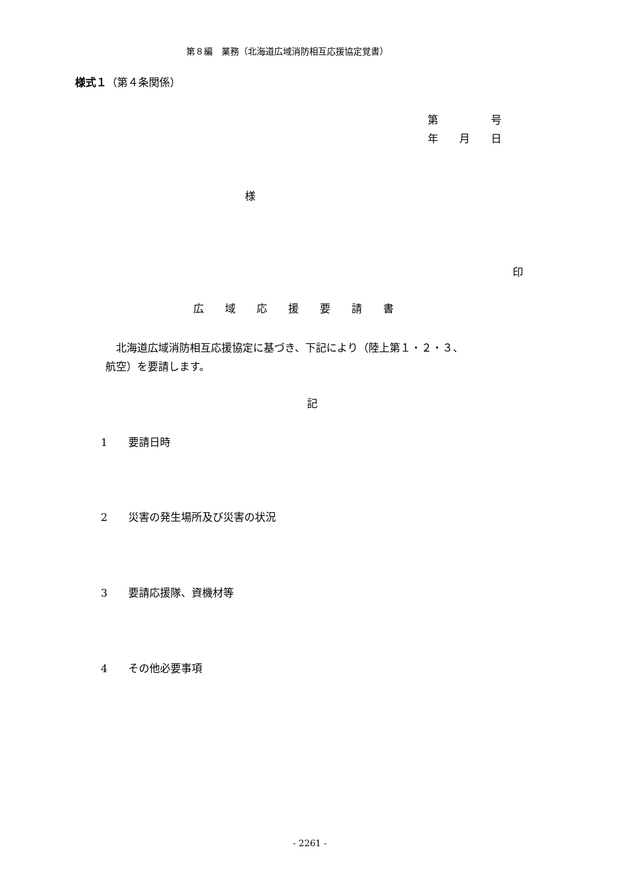第８編　業務（北海道広域消防相互応援協定覚書）
様式１（第４条関係）
第　　　　　号
年　　月　　日
様
印
広　　域　　応　　援　　要　　請　　書
　北海道広域消防相互応援協定に基づき、下記により（陸上第１・２・３、
航空）を要請します。
記
1　　要請日時
2　　災害の発生場所及び災害の状況
3　　要請応援隊、資機材等
4　　その他必要事項
- 2261 -